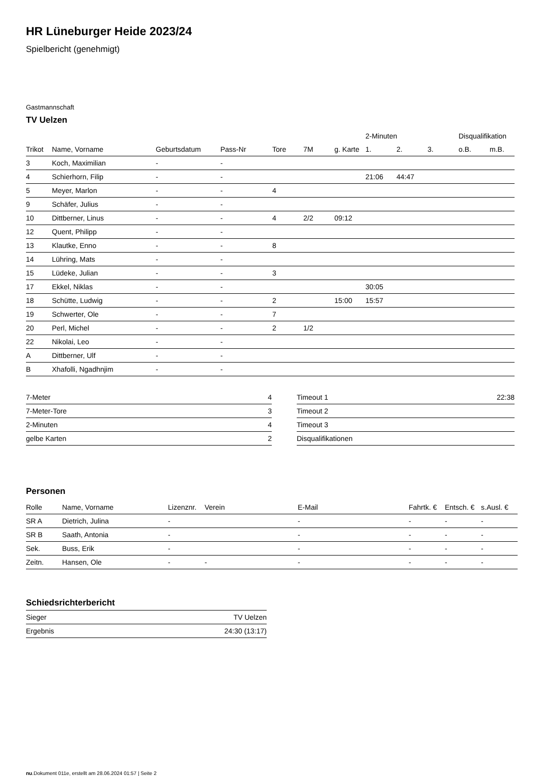HR Lüneburger Heide 2023/24
Spielbericht (genehmigt)
Gastmannschaft
TV Uelzen
| | | | | | | | 2-Minuten | | | Disqualifikation | |
| --- | --- | --- | --- | --- | --- | --- | --- | --- | --- | --- | --- |
| Trikot | Name, Vorname | Geburtsdatum | Pass-Nr | Tore | 7M | g. Karte | 1. | 2. | 3. | o.B. | m.B. |
| 3 | Koch, Maximilian | - | - | | | | | | | | |
| 4 | Schierhorn, Filip | - | - | | | | 21:06 | 44:47 | | | |
| 5 | Meyer, Marlon | - | - | 4 | | | | | | | |
| 9 | Schäfer, Julius | - | - | | | | | | | | |
| 10 | Dittberner, Linus | - | - | 4 | 2/2 | 09:12 | | | | | |
| 12 | Quent, Philipp | - | - | | | | | | | | |
| 13 | Klautke, Enno | - | - | 8 | | | | | | | |
| 14 | Lühring, Mats | - | - | | | | | | | | |
| 15 | Lüdeke, Julian | - | - | 3 | | | | | | | |
| 17 | Ekkel, Niklas | - | - | | | | 30:05 | | | | |
| 18 | Schütte, Ludwig | - | - | 2 | | 15:00 | 15:57 | | | | |
| 19 | Schwerter, Ole | - | - | 7 | | | | | | | |
| 20 | Perl, Michel | - | - | 2 | 1/2 | | | | | | |
| 22 | Nikolai, Leo | - | - | | | | | | | | |
| A | Dittberner, Ulf | - | - | | | | | | | | |
| B | Xhafolli, Ngadhnjim | - | - | | | | | | | | |
| 7-Meter | 4 |
| 7-Meter-Tore | 3 |
| 2-Minuten | 4 |
| gelbe Karten | 2 |
| Timeout 1 | 22:38 |
| Timeout 2 | |
| Timeout 3 | |
| Disqualifikationen | |
Personen
| Rolle | Name, Vorname | Lizenznr. | Verein | E-Mail | Fahrtk. € | Entsch. € | s.Ausl. € |
| --- | --- | --- | --- | --- | --- | --- | --- |
| SR A | Dietrich, Julina | - | | - | - | - | - |
| SR B | Saath, Antonia | - | | - | - | - | - |
| Sek. | Buss, Erik | - | | - | - | - | - |
| Zeitn. | Hansen, Ole | - | - | - | - | - | - |
Schiedsrichterbericht
| Sieger | TV Uelzen |
| Ergebnis | 24:30 (13:17) |
nu.Dokument 011e, erstellt am 28.06.2024 01:57 | Seite 2